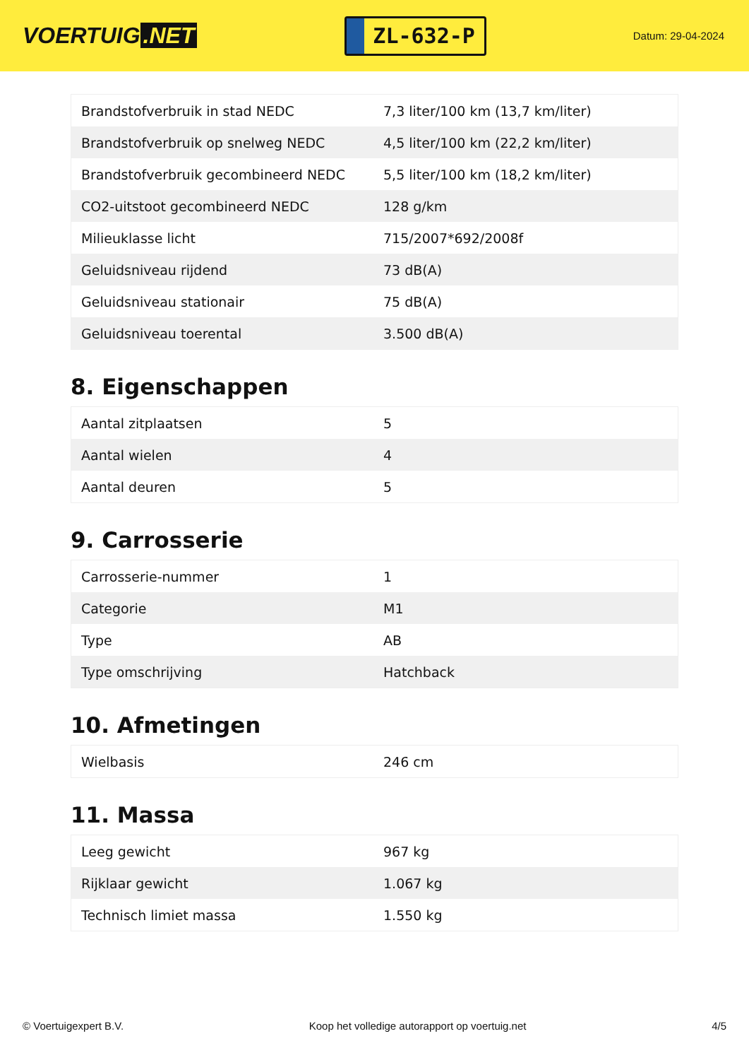VOERTUIG.NET
ZL-632-P
Datum: 29-04-2024
| Brandstofverbruik in stad NEDC | 7,3 liter/100 km (13,7 km/liter) |
| Brandstofverbruik op snelweg NEDC | 4,5 liter/100 km (22,2 km/liter) |
| Brandstofverbruik gecombineerd NEDC | 5,5 liter/100 km (18,2 km/liter) |
| CO2-uitstoot gecombineerd NEDC | 128 g/km |
| Milieuklasse licht | 715/2007*692/2008f |
| Geluidsniveau rijdend | 73 dB(A) |
| Geluidsniveau stationair | 75 dB(A) |
| Geluidsniveau toerental | 3.500 dB(A) |
8. Eigenschappen
| Aantal zitplaatsen | 5 |
| Aantal wielen | 4 |
| Aantal deuren | 5 |
9. Carrosserie
| Carrosserie-nummer | 1 |
| Categorie | M1 |
| Type | AB |
| Type omschrijving | Hatchback |
10. Afmetingen
| Wielbasis | 246 cm |
11. Massa
| Leeg gewicht | 967 kg |
| Rijklaar gewicht | 1.067 kg |
| Technisch limiet massa | 1.550 kg |
© Voertuigexpert B.V. Koop het volledige autorapport op voertuig.net 4/5